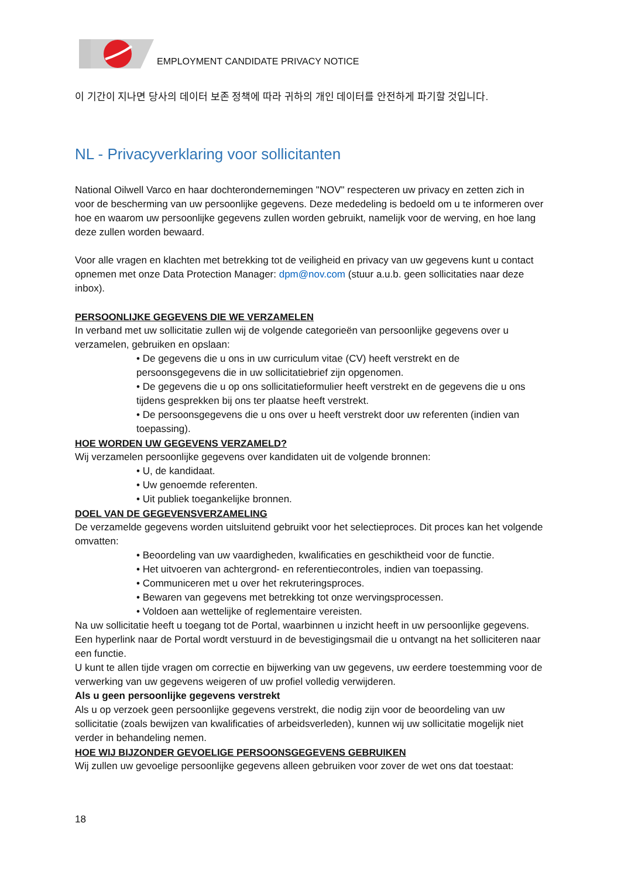EMPLOYMENT CANDIDATE PRIVACY NOTICE
이 기간이 지나면 당사의 데이터 보존 정책에 따라 귀하의 개인 데이터를 안전하게 파기할 것입니다.
NL - Privacyverklaring voor sollicitanten
National Oilwell Varco en haar dochterondernemingen "NOV" respecteren uw privacy en zetten zich in voor de bescherming van uw persoonlijke gegevens. Deze mededeling is bedoeld om u te informeren over hoe en waarom uw persoonlijke gegevens zullen worden gebruikt, namelijk voor de werving, en hoe lang deze zullen worden bewaard.
Voor alle vragen en klachten met betrekking tot de veiligheid en privacy van uw gegevens kunt u contact opnemen met onze Data Protection Manager: dpm@nov.com (stuur a.u.b. geen sollicitaties naar deze inbox).
PERSOONLIJKE GEGEVENS DIE WE VERZAMELEN
In verband met uw sollicitatie zullen wij de volgende categorieën van persoonlijke gegevens over u verzamelen, gebruiken en opslaan:
• De gegevens die u ons in uw curriculum vitae (CV) heeft verstrekt en de persoonsgegevens die in uw sollicitatiebrief zijn opgenomen.
• De gegevens die u op ons sollicitatieformulier heeft verstrekt en de gegevens die u ons tijdens gesprekken bij ons ter plaatse heeft verstrekt.
• De persoonsgegevens die u ons over u heeft verstrekt door uw referenten (indien van toepassing).
HOE WORDEN UW GEGEVENS VERZAMELD?
Wij verzamelen persoonlijke gegevens over kandidaten uit de volgende bronnen:
• U, de kandidaat.
• Uw genoemde referenten.
• Uit publiek toegankelijke bronnen.
DOEL VAN DE GEGEVENSVERZAMELING
De verzamelde gegevens worden uitsluitend gebruikt voor het selectieproces. Dit proces kan het volgende omvatten:
• Beoordeling van uw vaardigheden, kwalificaties en geschiktheid voor de functie.
• Het uitvoeren van achtergrond- en referentiecontroles, indien van toepassing.
• Communiceren met u over het rekruteringsproces.
• Bewaren van gegevens met betrekking tot onze wervingsprocessen.
• Voldoen aan wettelijke of reglementaire vereisten.
Na uw sollicitatie heeft u toegang tot de Portal, waarbinnen u inzicht heeft in uw persoonlijke gegevens. Een hyperlink naar de Portal wordt verstuurd in de bevestigingsmail die u ontvangt na het solliciteren naar een functie.
U kunt te allen tijde vragen om correctie en bijwerking van uw gegevens, uw eerdere toestemming voor de verwerking van uw gegevens weigeren of uw profiel volledig verwijderen.
Als u geen persoonlijke gegevens verstrekt
Als u op verzoek geen persoonlijke gegevens verstrekt, die nodig zijn voor de beoordeling van uw sollicitatie (zoals bewijzen van kwalificaties of arbeidsverleden), kunnen wij uw sollicitatie mogelijk niet verder in behandeling nemen.
HOE WIJ BIJZONDER GEVOELIGE PERSOONSGEGEVENS GEBRUIKEN
Wij zullen uw gevoelige persoonlijke gegevens alleen gebruiken voor zover de wet ons dat toestaat:
18